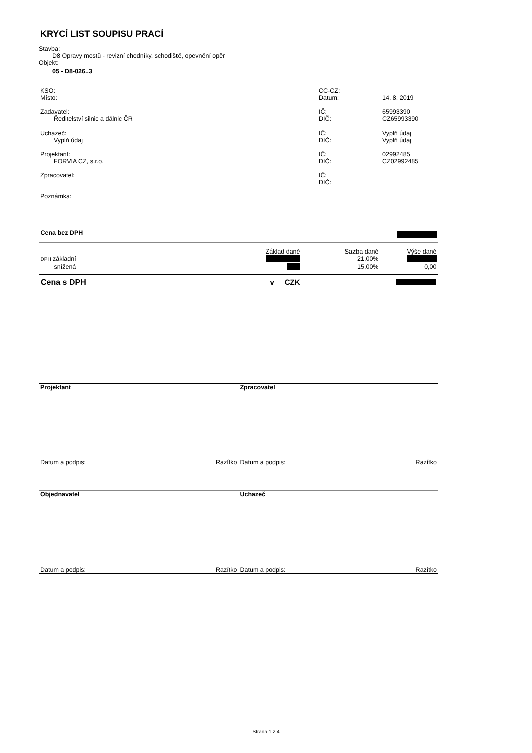KRYCÍ LIST SOUPISU PRACÍ
Stavba:
D8 Opravy mostů - revizní chodníky, schodiště, opevnění opěr
Objekt:
05 - D8-026..3
| KSO: | CC-CZ: | |
| Místo: | Datum: | 14. 8. 2019 |
| Zadavatel: | IČ: | 65993390 |
| Ředitelství silnic a dálnic ČR | DIČ: | CZ65993390 |
| Uchazeč: | IČ: | Vyplň údaj |
| Vyplň údaj | DIČ: | Vyplň údaj |
| Projektant: | IČ: | 02992485 |
| FORVIA CZ, s.r.o. | DIČ: | CZ02992485 |
| Zpracovatel: | IČ: | |
| | DIČ: | |
| Poznámka: | | |
| Cena bez DPH | | | |
| | Základ daně | Sazba daně | Výše daně |
| DPH základní | | 21,00% | |
| snížená | | 15,00% | 0,00 |
| Cena s DPH | v CZK | | |
| Projektant | | Zpracovatel | |
| Datum a podpis: | Razítko | Datum a podpis: | Razítko |
| Objednavatel | | Uchazeč | |
| Datum a podpis: | Razítko | Datum a podpis: | Razítko |
Strana 1 z 4